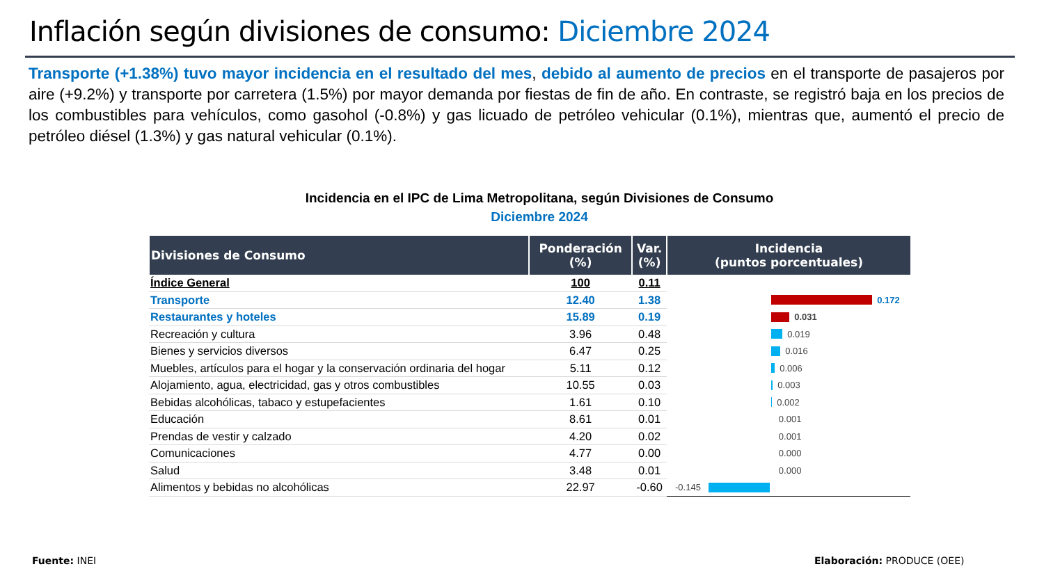Inflación según divisiones de consumo: Diciembre 2024
Transporte (+1.38%) tuvo mayor incidencia en el resultado del mes, debido al aumento de precios en el transporte de pasajeros por aire (+9.2%) y transporte por carretera (1.5%) por mayor demanda por fiestas de fin de año. En contraste, se registró baja en los precios de los combustibles para vehículos, como gasohol (-0.8%) y gas licuado de petróleo vehicular (0.1%), mientras que, aumentó el precio de petróleo diésel (1.3%) y gas natural vehicular (0.1%).
Incidencia en el IPC de Lima Metropolitana, según Divisiones de Consumo
Diciembre 2024
| Divisiones de Consumo | Ponderación (%) | Var. (%) | Incidencia (puntos porcentuales) |
| --- | --- | --- | --- |
| Índice General | 100 | 0.11 | |
| Transporte | 12.40 | 1.38 | 0.172 |
| Restaurantes y hoteles | 15.89 | 0.19 | 0.031 |
| Recreación y cultura | 3.96 | 0.48 | 0.019 |
| Bienes y servicios diversos | 6.47 | 0.25 | 0.016 |
| Muebles, artículos para el hogar y la conservación ordinaria del hogar | 5.11 | 0.12 | 0.006 |
| Alojamiento, agua, electricidad, gas y otros combustibles | 10.55 | 0.03 | 0.003 |
| Bebidas alcohólicas, tabaco y estupefacientes | 1.61 | 0.10 | 0.002 |
| Educación | 8.61 | 0.01 | 0.001 |
| Prendas de vestir y calzado | 4.20 | 0.02 | 0.001 |
| Comunicaciones | 4.77 | 0.00 | 0.000 |
| Salud | 3.48 | 0.01 | 0.000 |
| Alimentos y bebidas no alcohólicas | 22.97 | -0.60 | -0.145 |
Fuente: INEI Elaboración: PRODUCE (OEE)